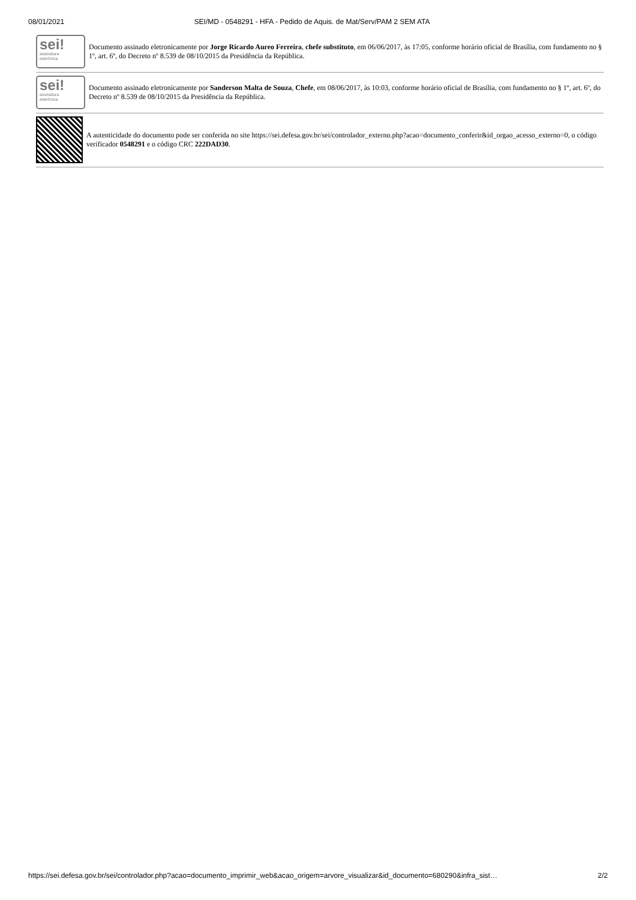08/01/2021 SEI/MD - 0548291 - HFA - Pedido de Aquis. de Mat/Serv/PAM 2 SEM ATA
sei!
assinatura
eletrônica
Documento assinado eletronicamente por Jorge Ricardo Aureo Ferreira, chefe substituto, em 06/06/2017, às 17:05, conforme horário oficial de Brasília, com fundamento no § 1º, art. 6º, do Decreto nº 8.539 de 08/10/2015 da Presidência da República.
sei!
assinatura
eletrônica
Documento assinado eletronicamente por Sanderson Malta de Souza, Chefe, em 08/06/2017, às 10:03, conforme horário oficial de Brasília, com fundamento no § 1º, art. 6º, do Decreto nº 8.539 de 08/10/2015 da Presidência da República.
A autenticidade do documento pode ser conferida no site https://sei.defesa.gov.br/sei/controlador_externo.php?acao=documento_conferir&id_orgao_acesso_externo=0, o código verificador 0548291 e o código CRC 222DAD30.
https://sei.defesa.gov.br/sei/controlador.php?acao=documento_imprimir_web&acao_origem=arvore_visualizar&id_documento=680290&infra_sist… 2/2